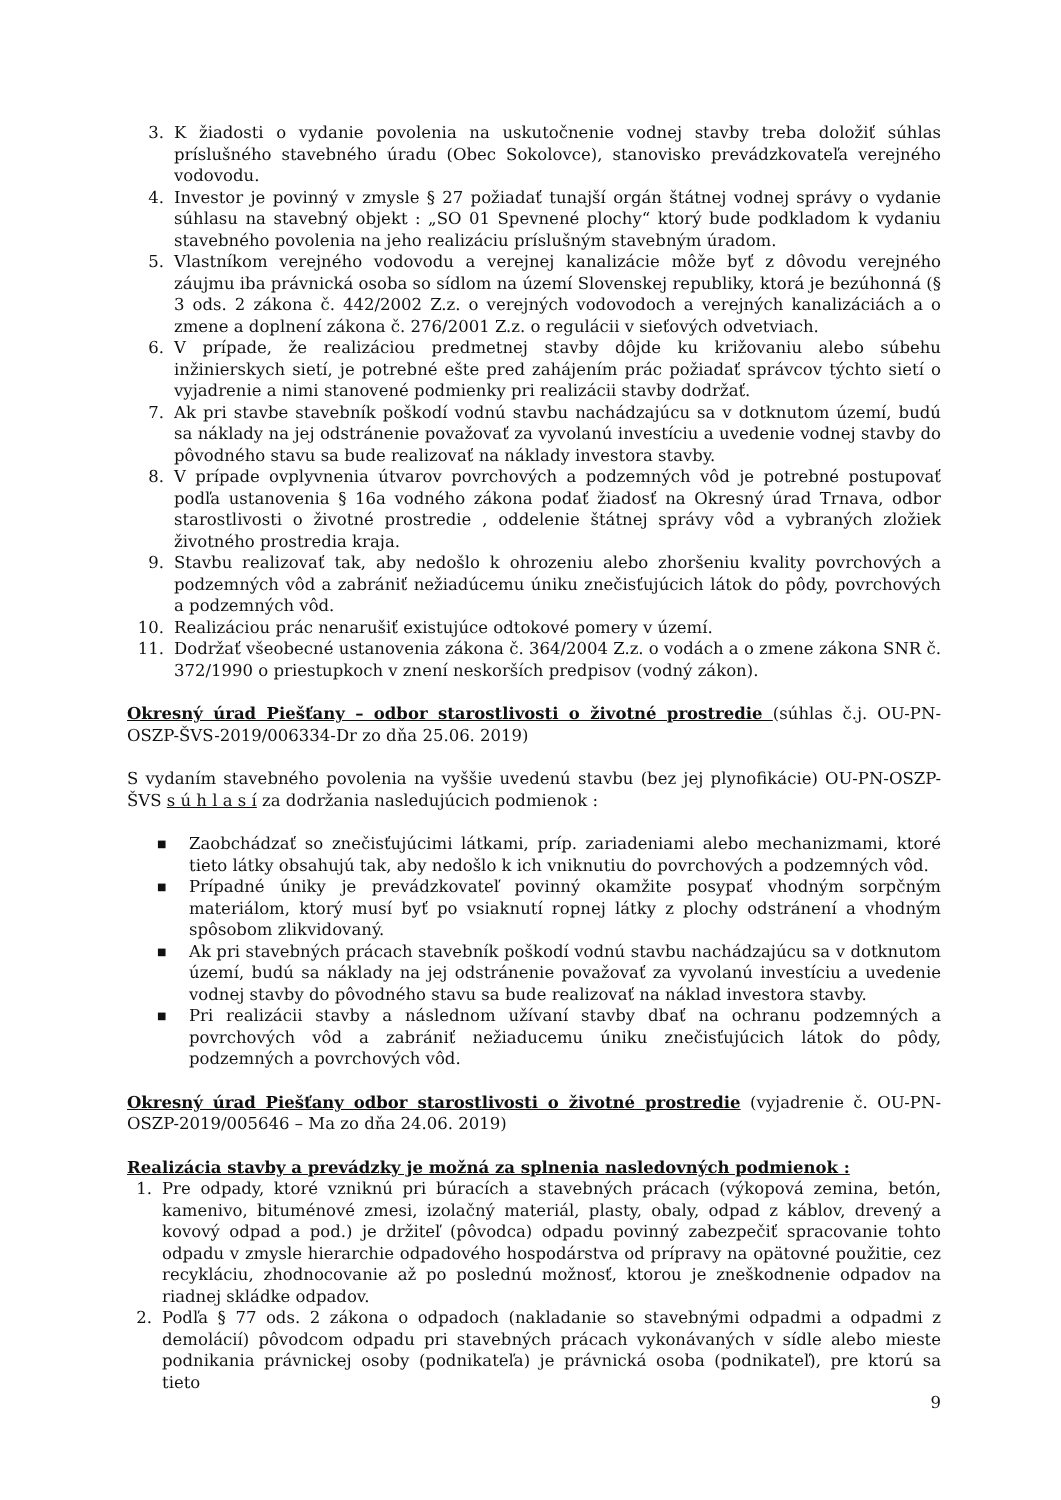3. K žiadosti o vydanie povolenia na uskutočnenie vodnej stavby treba doložiť súhlas príslušného stavebného úradu (Obec Sokolovce), stanovisko prevádzkovateľa verejného vodovodu.
4. Investor je povinný v zmysle § 27 požiadať tunajší orgán štátnej vodnej správy o vydanie súhlasu na stavebný objekt : „SO 01 Spevnené plochy“ ktorý bude podkladom k vydaniu stavebného povolenia na jeho realizáciu príslušným stavebným úradom.
5. Vlastníkom verejného vodovodu a verejnej kanalizácie môže byť z dôvodu verejného záujmu iba právnická osoba so sídlom na území Slovenskej republiky, ktorá je bezúhonná (§ 3 ods. 2 zákona č. 442/2002 Z.z. o verejných vodovodoch a verejných kanalizáciách a o zmene a doplnení zákona č. 276/2001 Z.z. o regulácii v sieťových odvetviach.
6. V prípade, že realizáciou predmetnej stavby dôjde ku križovaniu alebo súbehu inžinierskych sietí, je potrebné ešte pred zahájením prác požiadať správcov týchto sietí o vyjadrenie a nimi stanovené podmienky pri realizácii stavby dodržať.
7. Ak pri stavbe stavebník poškodí vodnú stavbu nachádzajúcu sa v dotknutom území, budú sa náklady na jej odstránenie považovať za vyvolanú investíciu a uvedenie vodnej stavby do pôvodného stavu sa bude realizovať na náklady investora stavby.
8. V prípade ovplyvnenia útvarov povrchových a podzemných vôd je potrebné postupovať podľa ustanovenia § 16a vodného zákona podať žiadosť na Okresný úrad Trnava, odbor starostlivosti o životné prostredie , oddelenie štátnej správy vôd a vybraných zložiek životného prostredia kraja.
9. Stavbu realizovať tak, aby nedošlo k ohrozeniu alebo zhoršeniu kvality povrchových a podzemných vôd a zabrániť nežiadúcemu úniku znečisťujúcich látok do pôdy, povrchových a podzemných vôd.
10. Realizáciou prác nenarušiť existujúce odtokové pomery v území.
11. Dodržať všeobecné ustanovenia zákona č. 364/2004 Z.z. o vodách a o zmene zákona SNR č. 372/1990 o priestupkoch v znení neskorších predpisov (vodný zákon).
Okresný úrad Piešťany – odbor starostlivosti o životné prostredie (súhlas č.j. OU-PN-OSZP-ŠVS-2019/006334-Dr zo dňa 25.06. 2019)
S vydaním stavebného povolenia na vyššie uvedenú stavbu (bez jej plynofikácie) OU-PN-OSZP-ŠVS s ú h l a s í za dodržania nasledujúcich podmienok :
■ Zaobchádzať so znečisťujúcimi látkami, príp. zariadeniami alebo mechanizmami, ktoré tieto látky obsahujú tak, aby nedošlo k ich vniknutiu do povrchových a podzemných vôd.
■ Prípadné úniky je prevádzkovateľ povinný okamžite posypať vhodným sorpčným materiálom, ktorý musí byť po vsiaknutí ropnej látky z plochy odstránení a vhodným spôsobom zlikvidovaný.
■ Ak pri stavebných prácach stavebník poškodí vodnú stavbu nachádzajúcu sa v dotknutom území, budú sa náklady na jej odstránenie považovať za vyvolanú investíciu a uvedenie vodnej stavby do pôvodného stavu sa bude realizovať na náklad investora stavby.
■ Pri realizácii stavby a následnom užívaní stavby dbať na ochranu podzemných a povrchových vôd a zabrániť nežiaducemu úniku znečisťujúcich látok do pôdy, podzemných a povrchových vôd.
Okresný úrad Piešťany odbor starostlivosti o životné prostredie (vyjadrenie č. OU-PN-OSZP-2019/005646 – Ma zo dňa 24.06. 2019)
Realizácia stavby a prevádzky je možná za splnenia nasledovných podmienok :
1. Pre odpady, ktoré vzniknú pri búracích a stavebných prácach (výkopová zemina, betón, kamenivo, bituménové zmesi, izolačný materiál, plasty, obaly, odpad z káblov, drevený a kovový odpad a pod.) je držiteľ (pôvodca) odpadu povinný zabezpečiť spracovanie tohto odpadu v zmysle hierarchie odpadového hospodárstva od prípravy na opätovné použitie, cez recykláciu, zhodnocovanie až po poslednú možnosť, ktorou je zneškodnenie odpadov na riadnej skládke odpadov.
2. Podľa § 77 ods. 2 zákona o odpadoch (nakladanie so stavebnými odpadmi a odpadmi z demolácií) pôvodcom odpadu pri stavebných prácach vykonávaných v sídle alebo mieste podnikania právnickej osoby (podnikateľa) je právnická osoba (podnikateľ), pre ktorú sa tieto
9